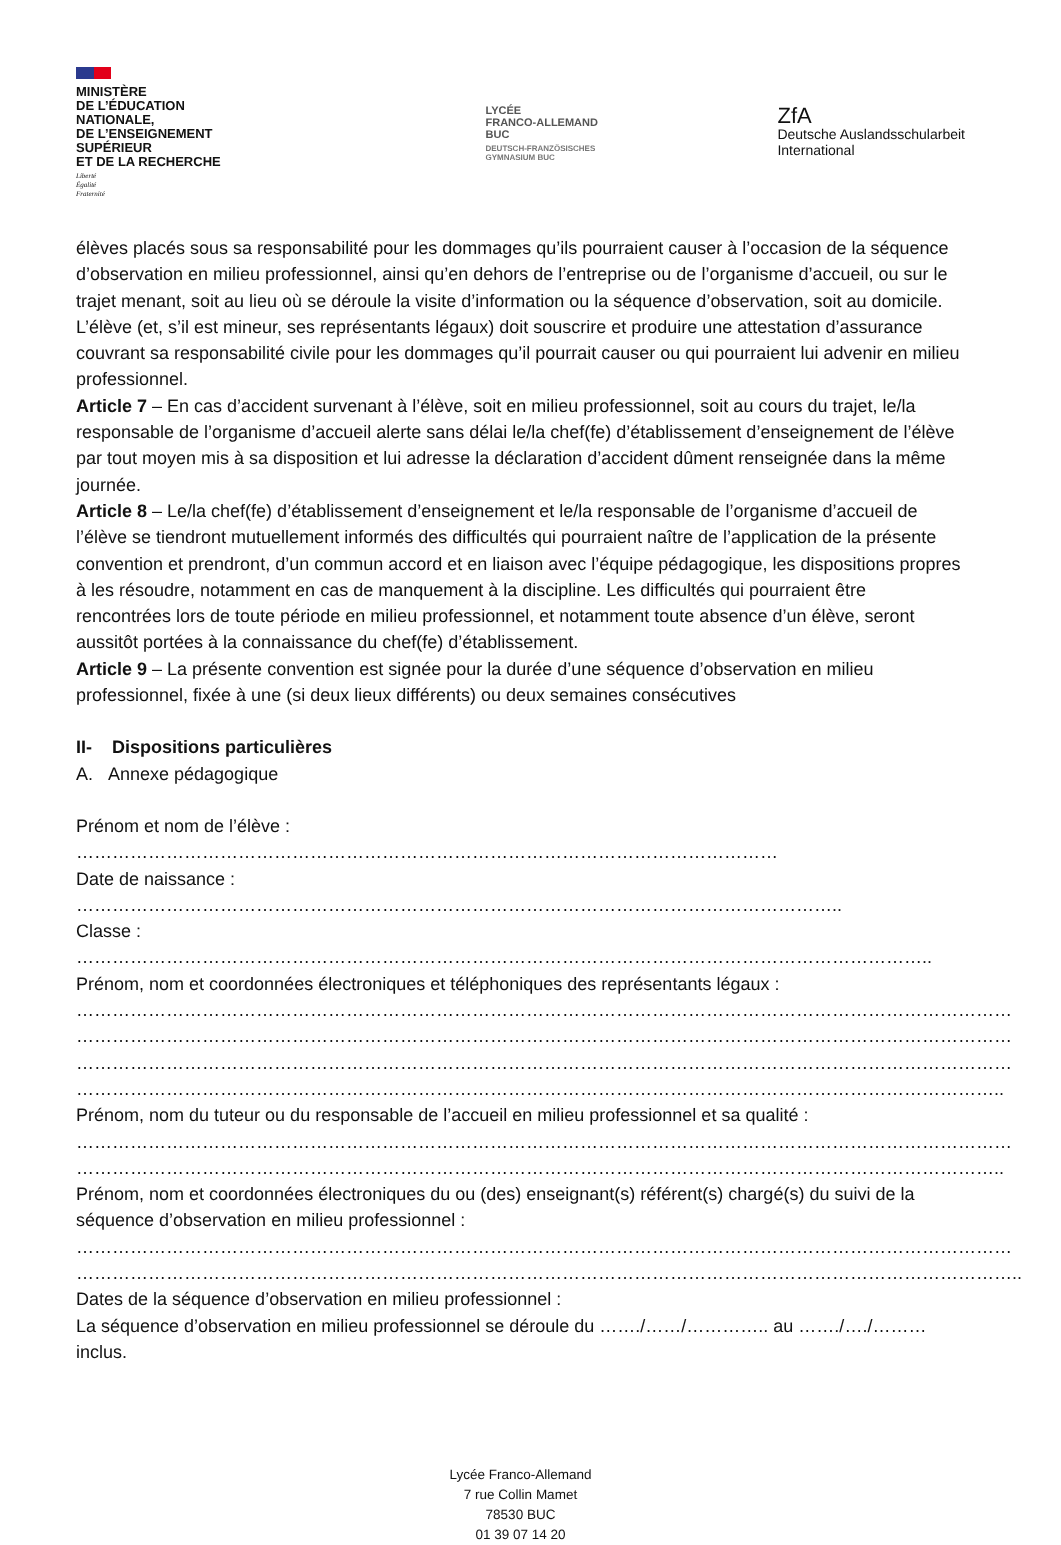MINISTÈRE
DE L’ÉDUCATION
NATIONALE,
DE L’ENSEIGNEMENT
SUPÉRIEUR
ET DE LA RECHERCHE
Liberté
Égalité
Fraternité
LYCÉE
FRANCO-ALLEMAND
BUC
DEUTSCH-FRANZÖSISCHES
GYMNASIUM BUC
ZfA
Deutsche Auslandsschularbeit
International
élèves placés sous sa responsabilité pour les dommages qu’ils pourraient causer à l’occasion de la séquence d’observation en milieu professionnel, ainsi qu’en dehors de l’entreprise ou de l’organisme d’accueil, ou sur le trajet menant, soit au lieu où se déroule la visite d’information ou la séquence d’observation, soit au domicile. L’élève (et, s’il est mineur, ses représentants légaux) doit souscrire et produire une attestation d’assurance couvrant sa responsabilité civile pour les dommages qu’il pourrait causer ou qui pourraient lui advenir en milieu professionnel.
Article 7 – En cas d’accident survenant à l’élève, soit en milieu professionnel, soit au cours du trajet, le/la responsable de l’organisme d’accueil alerte sans délai le/la chef(fe) d’établissement d’enseignement de l’élève par tout moyen mis à sa disposition et lui adresse la déclaration d’accident dûment renseignée dans la même journée.
Article 8 – Le/la chef(fe) d’établissement d’enseignement et le/la responsable de l’organisme d’accueil de l’élève se tiendront mutuellement informés des difficultés qui pourraient naître de l’application de la présente convention et prendront, d’un commun accord et en liaison avec l’équipe pédagogique, les dispositions propres à les résoudre, notamment en cas de manquement à la discipline. Les difficultés qui pourraient être rencontrées lors de toute période en milieu professionnel, et notamment toute absence d’un élève, seront aussitôt portées à la connaissance du chef(fe) d’établissement.
Article 9 – La présente convention est signée pour la durée d’une séquence d’observation en milieu professionnel, fixée à une (si deux lieux différents) ou deux semaines consécutives
II- Dispositions particulières
A. Annexe pédagogique
Prénom et nom de l’élève : ………………………………………………………………………………………………………
Date de naissance : ………………………………………………………………………………………………………………..
Classe : ……………………………………………………………………………………………………………………………..
Prénom, nom et coordonnées électroniques et téléphoniques des représentants légaux :
…………………………………………………………………………………………………………………………………………
…………………………………………………………………………………………………………………………………………
…………………………………………………………………………………………………………………………………………
………………………………………………………………………………………………………………………………………..
Prénom, nom du tuteur ou du responsable de l’accueil en milieu professionnel et sa qualité :
…………………………………………………………………………………………………………………………………………
………………………………………………………………………………………………………………………………………..
Prénom, nom et coordonnées électroniques du ou (des) enseignant(s) référent(s) chargé(s) du suivi de la séquence d’observation en milieu professionnel :
…………………………………………………………………………………………………………………………………………
…………………………………………………………………………………………………………………………………………..
Dates de la séquence d’observation en milieu professionnel :
La séquence d’observation en milieu professionnel se déroule du ……./……/………….. au ……./…./………inclus.
Lycée Franco-Allemand
7 rue Collin Mamet
78530 BUC
01 39 07 14 20